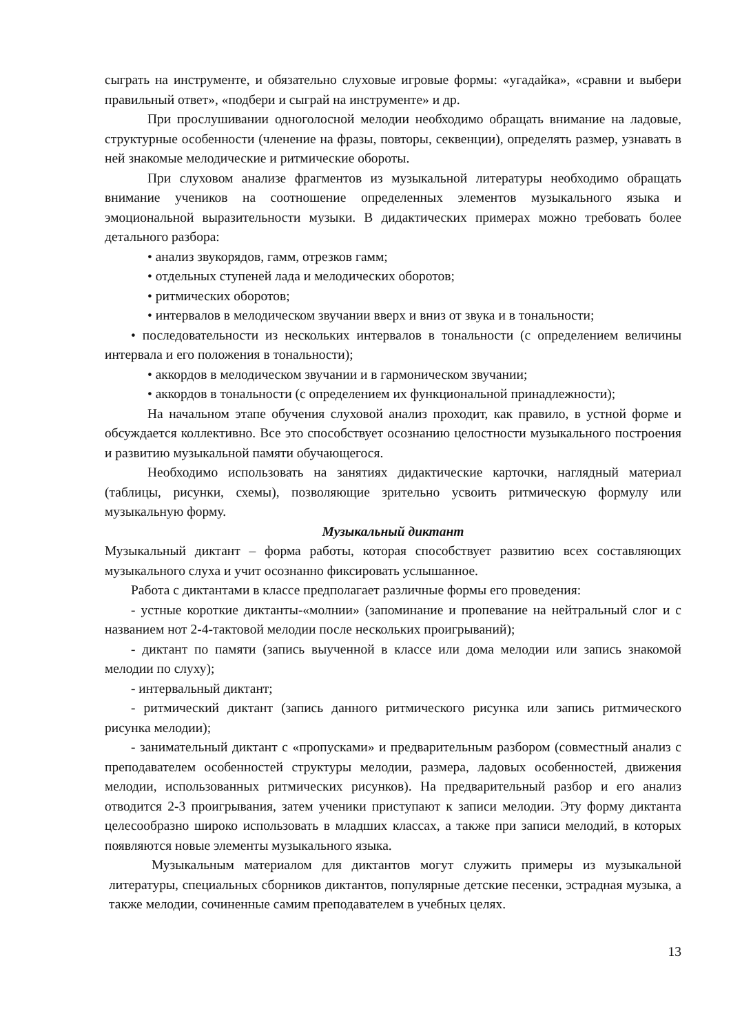сыграть на инструменте, и обязательно слуховые игровые формы: «угадайка», «сравни и выбери правильный ответ», «подбери и сыграй на инструменте» и др.
При прослушивании одноголосной мелодии необходимо обращать внимание на ладовые, структурные особенности (членение на фразы, повторы, секвенции), определять размер, узнавать в ней знакомые мелодические и ритмические обороты.
При слуховом анализе фрагментов из музыкальной литературы необходимо обращать внимание учеников на соотношение определенных элементов музыкального языка и эмоциональной выразительности музыки. В дидактических примерах можно требовать более детального разбора:
• анализ звукорядов, гамм, отрезков гамм;
• отдельных ступеней лада и мелодических оборотов;
• ритмических оборотов;
• интервалов в мелодическом звучании вверх и вниз от звука и в тональности;
• последовательности из нескольких интервалов в тональности (с определением величины интервала и его положения в тональности);
• аккордов в мелодическом звучании и в гармоническом звучании;
• аккордов в тональности (с определением их функциональной принадлежности);
На начальном этапе обучения слуховой анализ проходит, как правило, в устной форме и обсуждается коллективно. Все это способствует осознанию целостности музыкального построения и развитию музыкальной памяти обучающегося.
Необходимо использовать на занятиях дидактические карточки, наглядный материал (таблицы, рисунки, схемы), позволяющие зрительно усвоить ритмическую формулу или музыкальную форму.
Музыкальный диктант
Музыкальный диктант – форма работы, которая способствует развитию всех составляющих музыкального слуха и учит осознанно фиксировать услышанное.
Работа с диктантами в классе предполагает различные формы его проведения:
- устные короткие диктанты-«молнии» (запоминание и пропевание на нейтральный слог и с названием нот 2-4-тактовой мелодии после нескольких проигрываний);
- диктант по памяти (запись выученной в классе или дома мелодии или запись знакомой мелодии по слуху);
- интервальный диктант;
- ритмический диктант (запись данного ритмического рисунка или запись ритмического рисунка мелодии);
- занимательный диктант с «пропусками» и предварительным разбором (совместный анализ с преподавателем особенностей структуры мелодии, размера, ладовых особенностей, движения мелодии, использованных ритмических рисунков). На предварительный разбор и его анализ отводится 2-3 проигрывания, затем ученики приступают к записи мелодии. Эту форму диктанта целесообразно широко использовать в младших классах, а также при записи мелодий, в которых появляются новые элементы музыкального языка.
Музыкальным материалом для диктантов могут служить примеры из музыкальной литературы, специальных сборников диктантов, популярные детские песенки, эстрадная музыка, а также мелодии, сочиненные самим преподавателем в учебных целях.
13